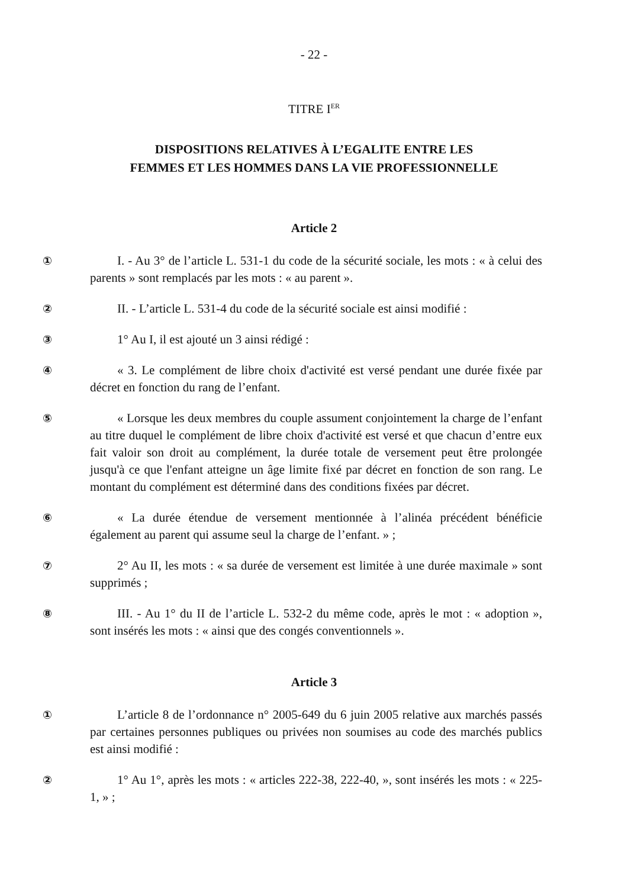- 22 -
TITRE I<sup>ER</sup>
DISPOSITIONS RELATIVES À L’EGALITE ENTRE LES
FEMMES ET LES HOMMES DANS LA VIE PROFESSIONNELLE
Article 2
① I. - Au 3° de l’article L. 531-1 du code de la sécurité sociale, les mots : « à celui des parents » sont remplacés par les mots : « au parent ».
② II. - L’article L. 531-4 du code de la sécurité sociale est ainsi modifié :
③ 1° Au I, il est ajouté un 3 ainsi rédigé :
④ « 3. Le complément de libre choix d'activité est versé pendant une durée fixée par décret en fonction du rang de l’enfant.
⑤ « Lorsque les deux membres du couple assument conjointement la charge de l’enfant au titre duquel le complément de libre choix d'activité est versé et que chacun d’entre eux fait valoir son droit au complément, la durée totale de versement peut être prolongée jusqu'à ce que l'enfant atteigne un âge limite fixé par décret en fonction de son rang. Le montant du complément est déterminé dans des conditions fixées par décret.
⑥ « La durée étendue de versement mentionnée à l’alinéa précédent bénéficie également au parent qui assume seul la charge de l’enfant. » ;
⑦ 2° Au II, les mots : « sa durée de versement est limitée à une durée maximale » sont supprimés ;
⑧ III. - Au 1° du II de l’article L. 532-2 du même code, après le mot : « adoption », sont insérés les mots : « ainsi que des congés conventionnels ».
Article 3
① L’article 8 de l’ordonnance n° 2005-649 du 6 juin 2005 relative aux marchés passés par certaines personnes publiques ou privées non soumises au code des marchés publics est ainsi modifié :
② 1° Au 1°, après les mots : « articles 222-38, 222-40, », sont insérés les mots : « 225-1, » ;